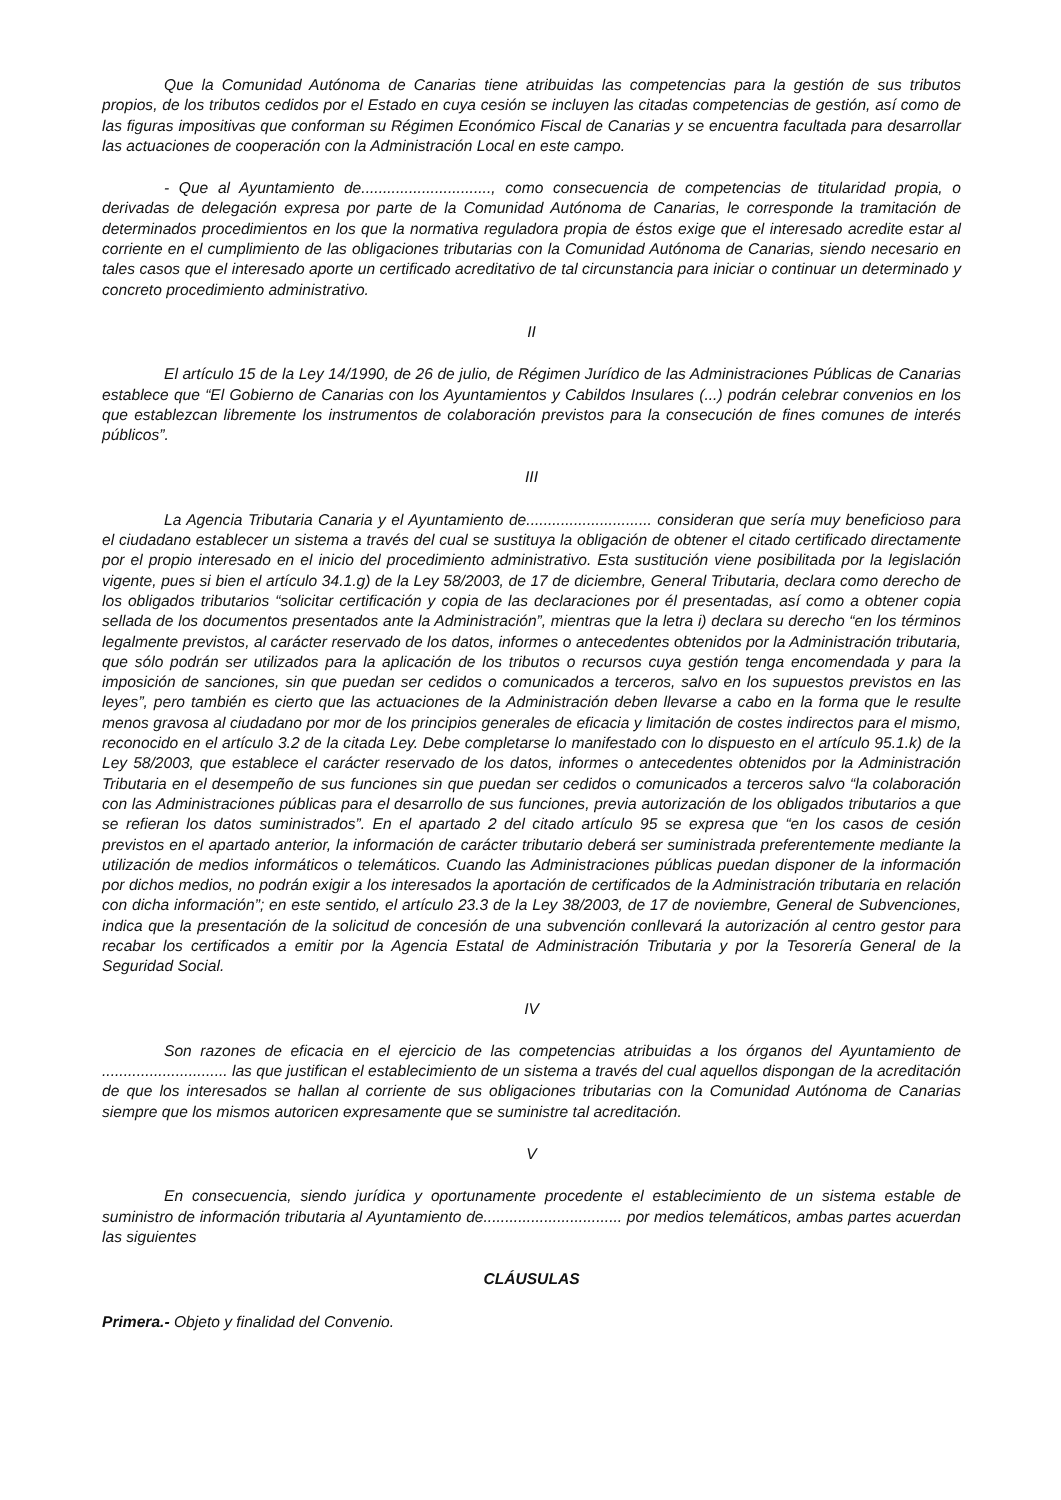Que la Comunidad Autónoma de Canarias tiene atribuidas las competencias para la gestión de sus tributos propios, de los tributos cedidos por el Estado en cuya cesión se incluyen las citadas competencias de gestión, así como de las figuras impositivas que conforman su Régimen Económico Fiscal de Canarias y se encuentra facultada para desarrollar las actuaciones de cooperación con la Administración Local en este campo.
- Que al Ayuntamiento de.............................., como consecuencia de competencias de titularidad propia, o derivadas de delegación expresa por parte de la Comunidad Autónoma de Canarias, le corresponde la tramitación de determinados procedimientos en los que la normativa reguladora propia de éstos exige que el interesado acredite estar al corriente en el cumplimiento de las obligaciones tributarias con la Comunidad Autónoma de Canarias, siendo necesario en tales casos que el interesado aporte un certificado acreditativo de tal circunstancia para iniciar o continuar un determinado y concreto procedimiento administrativo.
II
El artículo 15 de la Ley 14/1990, de 26 de julio, de Régimen Jurídico de las Administraciones Públicas de Canarias establece que “El Gobierno de Canarias con los Ayuntamientos y Cabildos Insulares (...) podrán celebrar convenios en los que establezcan libremente los instrumentos de colaboración previstos para la consecución de fines comunes de interés públicos”.
III
La Agencia Tributaria Canaria y el Ayuntamiento de............................. consideran que sería muy beneficioso para el ciudadano establecer un sistema a través del cual se sustituya la obligación de obtener el citado certificado directamente por el propio interesado en el inicio del procedimiento administrativo. Esta sustitución viene posibilitada por la legislación vigente, pues si bien el artículo 34.1.g) de la Ley 58/2003, de 17 de diciembre, General Tributaria, declara como derecho de los obligados tributarios “solicitar certificación y copia de las declaraciones por él presentadas, así como a obtener copia sellada de los documentos presentados ante la Administración”, mientras que la letra i) declara su derecho “en los términos legalmente previstos, al carácter reservado de los datos, informes o antecedentes obtenidos por la Administración tributaria, que sólo podrán ser utilizados para la aplicación de los tributos o recursos cuya gestión tenga encomendada y para la imposición de sanciones, sin que puedan ser cedidos o comunicados a terceros, salvo en los supuestos previstos en las leyes”, pero también es cierto que las actuaciones de la Administración deben llevarse a cabo en la forma que le resulte menos gravosa al ciudadano por mor de los principios generales de eficacia y limitación de costes indirectos para el mismo, reconocido en el artículo 3.2 de la citada Ley. Debe completarse lo manifestado con lo dispuesto en el artículo 95.1.k) de la Ley 58/2003, que establece el carácter reservado de los datos, informes o antecedentes obtenidos por la Administración Tributaria en el desempeño de sus funciones sin que puedan ser cedidos o comunicados a terceros salvo “la colaboración con las Administraciones públicas para el desarrollo de sus funciones, previa autorización de los obligados tributarios a que se refieran los datos suministrados”. En el apartado 2 del citado artículo 95 se expresa que “en los casos de cesión previstos en el apartado anterior, la información de carácter tributario deberá ser suministrada preferentemente mediante la utilización de medios informáticos o telemáticos. Cuando las Administraciones públicas puedan disponer de la información por dichos medios, no podrán exigir a los interesados la aportación de certificados de la Administración tributaria en relación con dicha información”; en este sentido, el artículo 23.3 de la Ley 38/2003, de 17 de noviembre, General de Subvenciones, indica que la presentación de la solicitud de concesión de una subvención conllevará la autorización al centro gestor para recabar los certificados a emitir por la Agencia Estatal de Administración Tributaria y por la Tesorería General de la Seguridad Social.
IV
Son razones de eficacia en el ejercicio de las competencias atribuidas a los órganos del Ayuntamiento de ............................. las que justifican el establecimiento de un sistema a través del cual aquellos dispongan de la acreditación de que los interesados se hallan al corriente de sus obligaciones tributarias con la Comunidad Autónoma de Canarias siempre que los mismos autoricen expresamente que se suministre tal acreditación.
V
En consecuencia, siendo jurídica y oportunamente procedente el establecimiento de un sistema estable de suministro de información tributaria al Ayuntamiento de................................ por medios telemáticos, ambas partes acuerdan las siguientes
CLÁUSULAS
Primera.- Objeto y finalidad del Convenio.